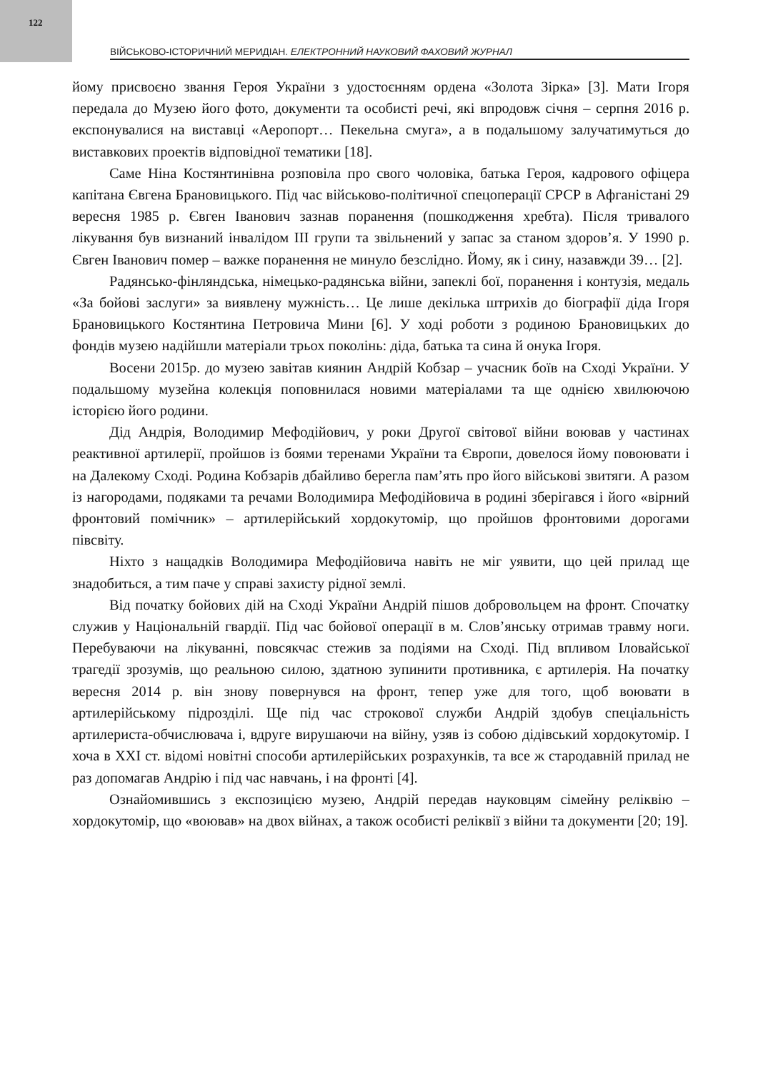122
ВІЙСЬКОВО-ІСТОРИЧНИЙ МЕРИДІАН. ЕЛЕКТРОННИЙ НАУКОВИЙ ФАХОВИЙ ЖУРНАЛ
йому присвоєно звання Героя України з удостоєнням ордена «Золота Зірка» [3]. Мати Ігоря передала до Музею його фото, документи та особисті речі, які впродовж січня – серпня 2016 р. експонувалися на виставці «Аеропорт… Пекельна смуга», а в подальшому залучатимуться до виставкових проектів відповідної тематики [18].
Саме Ніна Костянтинівна розповіла про свого чоловіка, батька Героя, кадрового офіцера капітана Євгена Брановицького. Під час військово-політичної спецоперації СРСР в Афганістані 29 вересня 1985 р. Євген Іванович зазнав поранення (пошкодження хребта). Після тривалого лікування був визнаний інвалідом ІІІ групи та звільнений у запас за станом здоров’я. У 1990 р. Євген Іванович помер – важке поранення не минуло безслідно. Йому, як і сину, назавжди 39… [2].
Радянсько-фінляндська, німецько-радянська війни, запеклі бої, поранення і контузія, медаль «За бойові заслуги» за виявлену мужність… Це лише декілька штрихів до біографії діда Ігоря Брановицького Костянтина Петровича Мини [6]. У ході роботи з родиною Брановицьких до фондів музею надійшли матеріали трьох поколінь: діда, батька та сина й онука Ігоря.
Восени 2015р. до музею завітав киянин Андрій Кобзар – учасник боїв на Сході України. У подальшому музейна колекція поповнилася новими матеріалами та ще однією хвилюючою історією його родини.
Дід Андрія, Володимир Мефодійович, у роки Другої світової війни воював у частинах реактивної артилерії, пройшов із боями теренами України та Європи, довелося йому повоювати і на Далекому Сході. Родина Кобзарів дбайливо берегла пам’ять про його військові звитяги. А разом із нагородами, подяками та речами Володимира Мефодійовича в родині зберігався і його «вірний фронтовий помічник» – артилерійський хордокутомір, що пройшов фронтовими дорогами півсвіту.
Ніхто з нащадків Володимира Мефодійовича навіть не міг уявити, що цей прилад ще знадобиться, а тим паче у справі захисту рідної землі.
Від початку бойових дій на Сході України Андрій пішов добровольцем на фронт. Спочатку служив у Національній гвардії. Під час бойової операції в м. Слов’янську отримав травму ноги. Перебуваючи на лікуванні, повсякчас стежив за подіями на Сході. Під впливом Іловайської трагедії зрозумів, що реальною силою, здатною зупинити противника, є артилерія. На початку вересня 2014 р. він знову повернувся на фронт, тепер уже для того, щоб воювати в артилерійському підрозділі. Ще під час строкової служби Андрій здобув спеціальність артилериста-обчислювача і, вдруге вирушаючи на війну, узяв із собою дідівський хордокутомір. І хоча в ХХІ ст. відомі новітні способи артилерійських розрахунків, та все ж стародавній прилад не раз допомагав Андрію і під час навчань, і на фронті [4].
Ознайомившись з експозицією музею, Андрій передав науковцям сімейну реліквію – хордокутомір, що «воював» на двох війнах, а також особисті реліквії з війни та документи [20; 19].